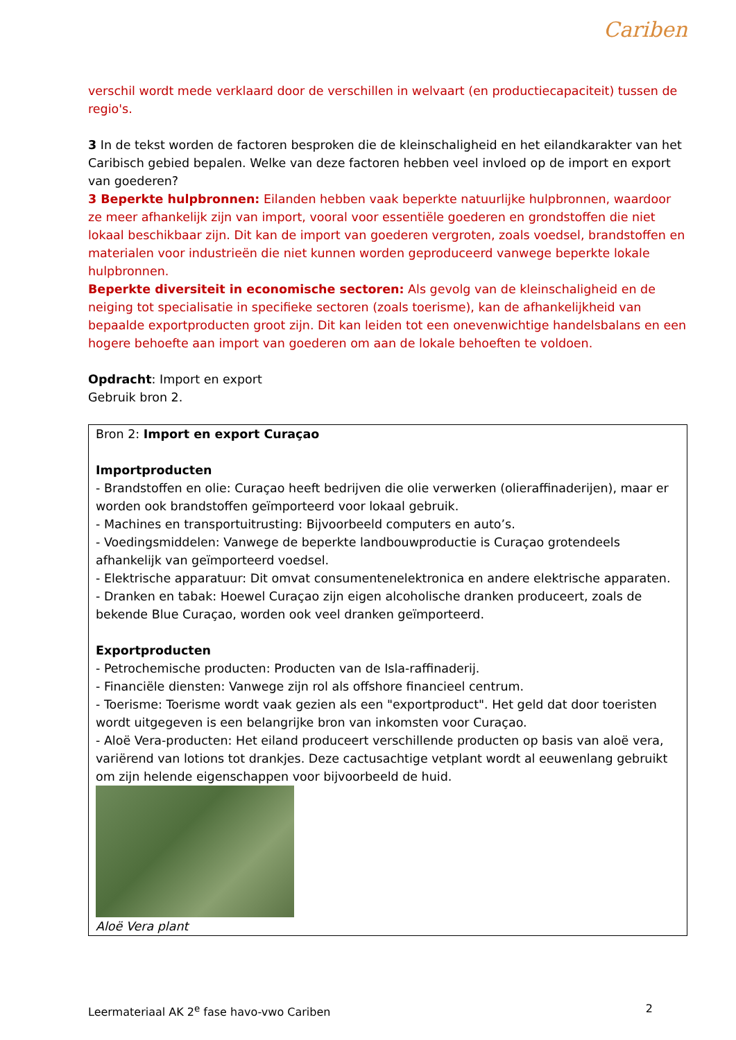Cariben
verschil wordt mede verklaard door de verschillen in welvaart (en productiecapaciteit) tussen de regio's.
3 In de tekst worden de factoren besproken die de kleinschaligheid en het eilandkarakter van het Caribisch gebied bepalen. Welke van deze factoren hebben veel invloed op de import en export van goederen?
3 Beperkte hulpbronnen: Eilanden hebben vaak beperkte natuurlijke hulpbronnen, waardoor ze meer afhankelijk zijn van import, vooral voor essentiële goederen en grondstoffen die niet lokaal beschikbaar zijn. Dit kan de import van goederen vergroten, zoals voedsel, brandstoffen en materialen voor industrieën die niet kunnen worden geproduceerd vanwege beperkte lokale hulpbronnen.
Beperkte diversiteit in economische sectoren: Als gevolg van de kleinschaligheid en de neiging tot specialisatie in specifieke sectoren (zoals toerisme), kan de afhankelijkheid van bepaalde exportproducten groot zijn. Dit kan leiden tot een onevenwichtige handelsbalans en een hogere behoefte aan import van goederen om aan de lokale behoeften te voldoen.
Opdracht: Import en export
Gebruik bron 2.
Bron 2: Import en export Curaçao
Importproducten
- Brandstoffen en olie: Curaçao heeft bedrijven die olie verwerken (olieraffinaderijen), maar er worden ook brandstoffen geïmporteerd voor lokaal gebruik.
- Machines en transportuitrusting: Bijvoorbeeld computers en auto’s.
- Voedingsmiddelen: Vanwege de beperkte landbouwproductie is Curaçao grotendeels afhankelijk van geïmporteerd voedsel.
- Elektrische apparatuur: Dit omvat consumentenelektronica en andere elektrische apparaten.
- Dranken en tabak: Hoewel Curaçao zijn eigen alcoholische dranken produceert, zoals de bekende Blue Curaçao, worden ook veel dranken geïmporteerd.
Exportproducten
- Petrochemische producten: Producten van de Isla-raffinaderij.
- Financiële diensten: Vanwege zijn rol als offshore financieel centrum.
- Toerisme: Toerisme wordt vaak gezien als een "exportproduct". Het geld dat door toeristen wordt uitgegeven is een belangrijke bron van inkomsten voor Curaçao.
- Aloë Vera-producten: Het eiland produceert verschillende producten op basis van aloë vera, variërend van lotions tot drankjes. Deze cactusachtige vetplant wordt al eeuwenlang gebruikt om zijn helende eigenschappen voor bijvoorbeeld de huid.
Aloë Vera plant
Leermateriaal AK 2<sup>e</sup> fase havo-vwo Cariben 2